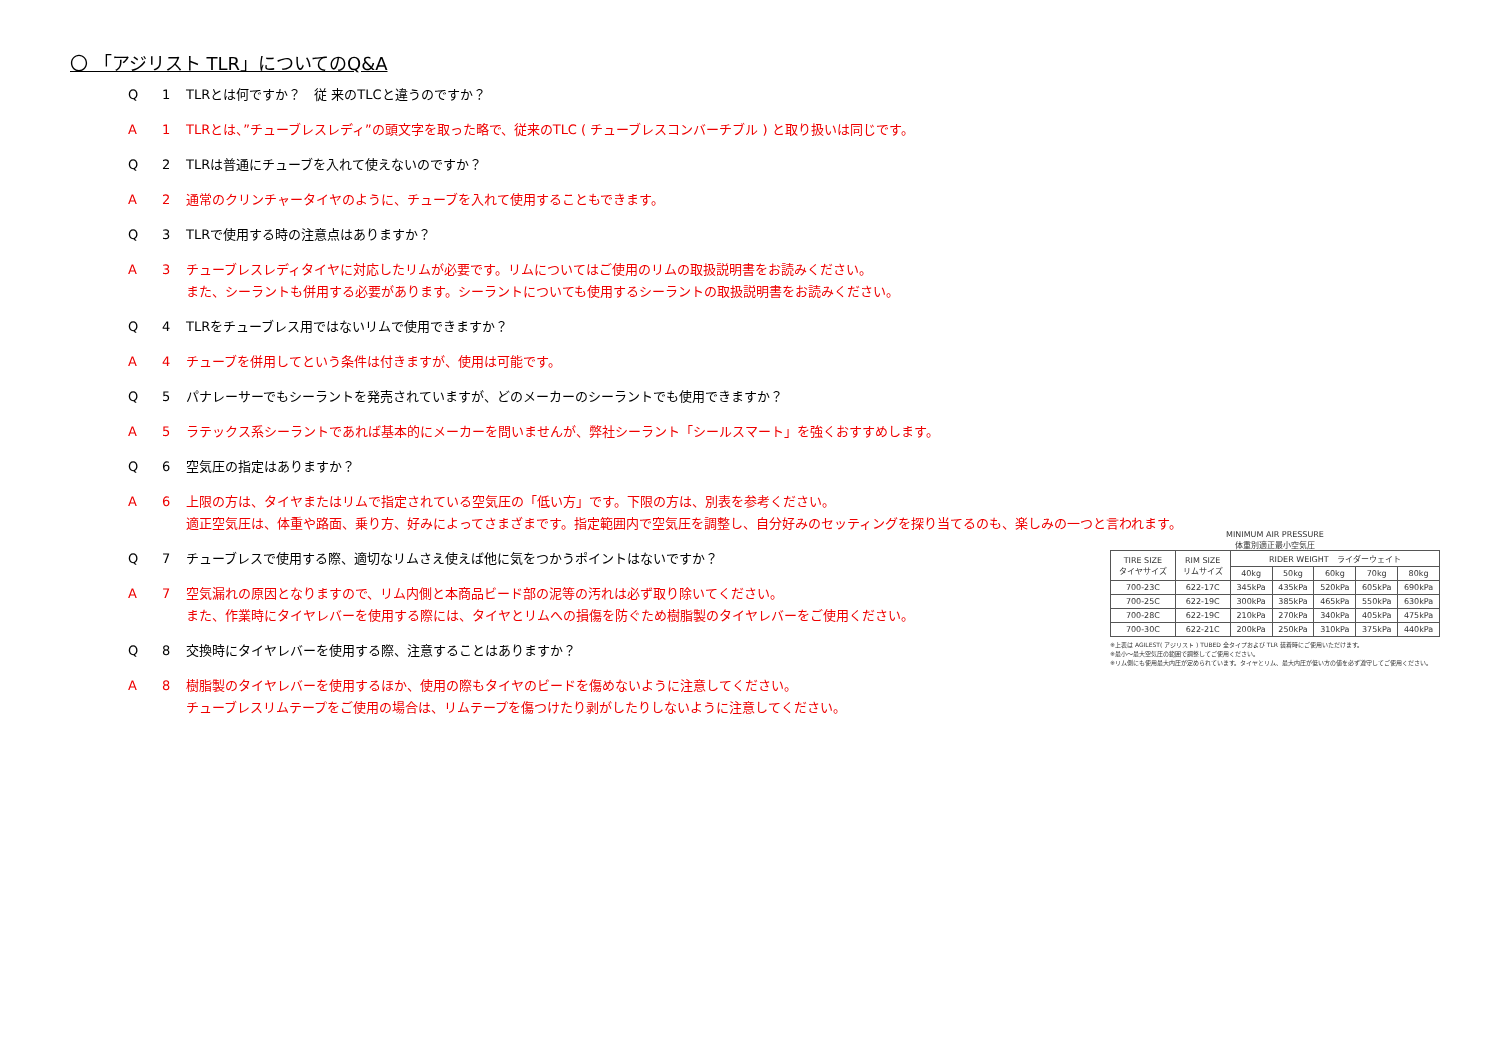〇 「アジリスト TLR」についてのQ&A
Q 1 TLRとは何ですか？　従 来のTLCと違うのですか？
A 1 TLRとは、”チューブレスレディ”の頭文字を取った略で、従来のTLC ( チューブレスコンバーチブル ) と取り扱いは同じです。
Q 2 TLRは普通にチューブを入れて使えないのですか？
A 2 通常のクリンチャータイヤのように、チューブを入れて使用することもできます。
Q 3 TLRで使用する時の注意点はありますか？
A 3 チューブレスレディタイヤに対応したリムが必要です。リムについてはご使用のリムの取扱説明書をお読みください。
また、シーラントも併用する必要があります。シーラントについても使用するシーラントの取扱説明書をお読みください。
Q 4 TLRをチューブレス用ではないリムで使用できますか？
A 4 チューブを併用してという条件は付きますが、使用は可能です。
Q 5 パナレーサーでもシーラントを発売されていますが、どのメーカーのシーラントでも使用できますか？
A 5 ラテックス系シーラントであれば基本的にメーカーを問いませんが、弊社シーラント「シールスマート」を強くおすすめします。
Q 6 空気圧の指定はありますか？
A 6 上限の方は、タイヤまたはリムで指定されている空気圧の「低い方」です。下限の方は、別表を参考ください。
適正空気圧は、体重や路面、乗り方、好みによってさまざまです。指定範囲内で空気圧を調整し、自分好みのセッティングを探り当てるのも、楽しみの一つと言われます。
Q 7 チューブレスで使用する際、適切なリムさえ使えば他に気をつかうポイントはないですか？
A 7 空気漏れの原因となりますので、リム内側と本商品ビード部の泥等の汚れは必ず取り除いてください。
また、作業時にタイヤレバーを使用する際には、タイヤとリムへの損傷を防ぐため樹脂製のタイヤレバーをご使用ください。
Q 8 交換時にタイヤレバーを使用する際、注意することはありますか？
A 8 樹脂製のタイヤレバーを使用するほか、使用の際もタイヤのビードを傷めないように注意してください。
チューブレスリムテープをご使用の場合は、リムテープを傷つけたり剥がしたりしないように注意してください。
MINIMUM AIR PRESSURE
体重別適正最小空気圧
| TIRE SIZE タイヤサイズ | RIM SIZE リムサイズ | RIDER WEIGHT ライダーウェイト | | | | |
| --- | --- | --- | --- | --- | --- | --- |
| | | 40kg | 50kg | 60kg | 70kg | 80kg |
| 700-23C | 622-17C | 345kPa | 435kPa | 520kPa | 605kPa | 690kPa |
| 700-25C | 622-19C | 300kPa | 385kPa | 465kPa | 550kPa | 630kPa |
| 700-28C | 622-19C | 210kPa | 270kPa | 340kPa | 405kPa | 475kPa |
| 700-30C | 622-21C | 200kPa | 250kPa | 310kPa | 375kPa | 440kPa |
※上表は AGILEST( アジリスト ) TUBED 全タイプおよび TLR 装着時にご使用いただけます。
※最小〜最大空気圧の範囲で調整してご使用ください。
※リム側にも使用最大内圧が定められています。タイヤとリム、最大内圧が低い方の値を必ず遵守してご使用ください。